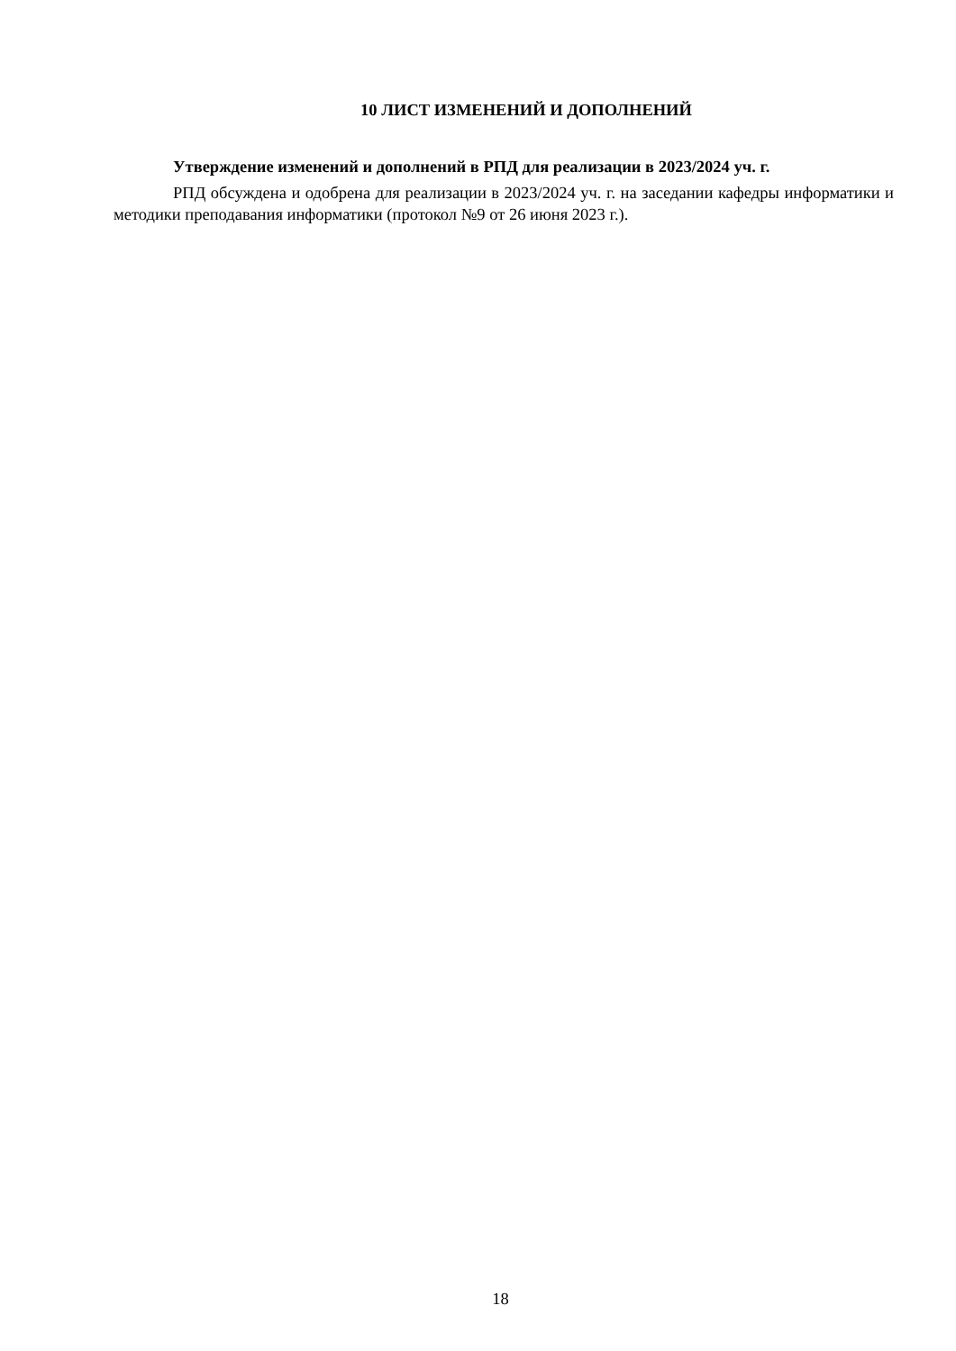10 ЛИСТ ИЗМЕНЕНИЙ И ДОПОЛНЕНИЙ
Утверждение изменений и дополнений в РПД для реализации в 2023/2024 уч. г.
РПД обсуждена и одобрена для реализации в 2023/2024 уч. г. на заседании кафедры информатики и методики преподавания информатики (протокол №9 от 26 июня 2023 г.).
18